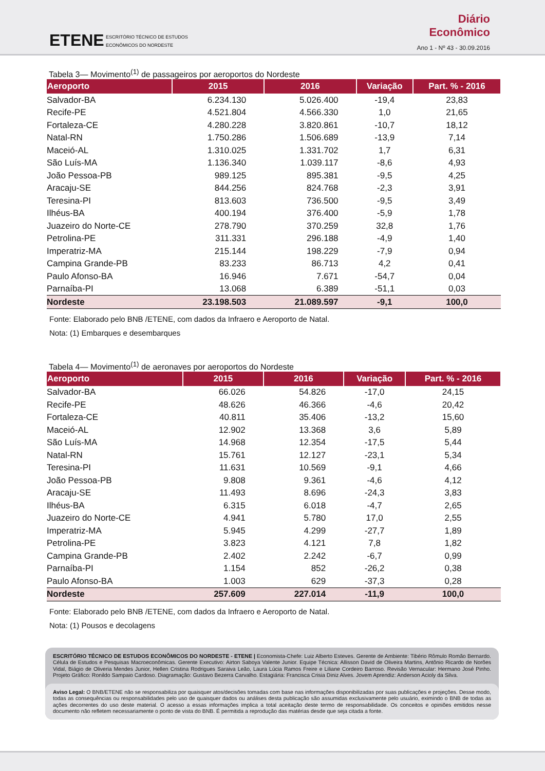ETENE
ESCRITÓRIO TÉCNICO DE ESTUDOS
ECONÔMICOS DO NORDESTE
Diário
Econômico
Ano 1 - Nº 43 - 30.09.2016
Tabela 3— Movimento<sup>(1)</sup> de passageiros por aeroportos do Nordeste
| Aeroporto | 2015 | 2016 | Variação | Part. % - 2016 |
| --- | --- | --- | --- | --- |
| Salvador-BA | 6.234.130 | 5.026.400 | -19,4 | 23,83 |
| Recife-PE | 4.521.804 | 4.566.330 | 1,0 | 21,65 |
| Fortaleza-CE | 4.280.228 | 3.820.861 | -10,7 | 18,12 |
| Natal-RN | 1.750.286 | 1.506.689 | -13,9 | 7,14 |
| Maceió-AL | 1.310.025 | 1.331.702 | 1,7 | 6,31 |
| São Luís-MA | 1.136.340 | 1.039.117 | -8,6 | 4,93 |
| João Pessoa-PB | 989.125 | 895.381 | -9,5 | 4,25 |
| Aracaju-SE | 844.256 | 824.768 | -2,3 | 3,91 |
| Teresina-PI | 813.603 | 736.500 | -9,5 | 3,49 |
| Ilhéus-BA | 400.194 | 376.400 | -5,9 | 1,78 |
| Juazeiro do Norte-CE | 278.790 | 370.259 | 32,8 | 1,76 |
| Petrolina-PE | 311.331 | 296.188 | -4,9 | 1,40 |
| Imperatriz-MA | 215.144 | 198.229 | -7,9 | 0,94 |
| Campina Grande-PB | 83.233 | 86.713 | 4,2 | 0,41 |
| Paulo Afonso-BA | 16.946 | 7.671 | -54,7 | 0,04 |
| Parnaíba-PI | 13.068 | 6.389 | -51,1 | 0,03 |
| Nordeste | 23.198.503 | 21.089.597 | -9,1 | 100,0 |
Fonte: Elaborado pelo BNB /ETENE, com dados da Infraero e Aeroporto de Natal.
Nota: (1) Embarques e desembarques
Tabela 4— Movimento<sup>(1)</sup> de aeronaves por aeroportos do Nordeste
| Aeroporto | 2015 | 2016 | Variação | Part. % - 2016 |
| --- | --- | --- | --- | --- |
| Salvador-BA | 66.026 | 54.826 | -17,0 | 24,15 |
| Recife-PE | 48.626 | 46.366 | -4,6 | 20,42 |
| Fortaleza-CE | 40.811 | 35.406 | -13,2 | 15,60 |
| Maceió-AL | 12.902 | 13.368 | 3,6 | 5,89 |
| São Luís-MA | 14.968 | 12.354 | -17,5 | 5,44 |
| Natal-RN | 15.761 | 12.127 | -23,1 | 5,34 |
| Teresina-PI | 11.631 | 10.569 | -9,1 | 4,66 |
| João Pessoa-PB | 9.808 | 9.361 | -4,6 | 4,12 |
| Aracaju-SE | 11.493 | 8.696 | -24,3 | 3,83 |
| Ilhéus-BA | 6.315 | 6.018 | -4,7 | 2,65 |
| Juazeiro do Norte-CE | 4.941 | 5.780 | 17,0 | 2,55 |
| Imperatriz-MA | 5.945 | 4.299 | -27,7 | 1,89 |
| Petrolina-PE | 3.823 | 4.121 | 7,8 | 1,82 |
| Campina Grande-PB | 2.402 | 2.242 | -6,7 | 0,99 |
| Parnaíba-PI | 1.154 | 852 | -26,2 | 0,38 |
| Paulo Afonso-BA | 1.003 | 629 | -37,3 | 0,28 |
| Nordeste | 257.609 | 227.014 | -11,9 | 100,0 |
Fonte: Elaborado pelo BNB /ETENE, com dados da Infraero e Aeroporto de Natal.
Nota: (1) Pousos e decolagens
ESCRITÓRIO TÉCNICO DE ESTUDOS ECONÔMICOS DO NORDESTE - ETENE | Economista-Chefe: Luiz Alberto Esteves. Gerente de Ambiente: Tibério Rômulo Romão Bernardo. Célula de Estudos e Pesquisas Macroeconômicas. Gerente Executivo: Airton Saboya Valente Junior. Equipe Técnica: Allisson David de Oliveira Martins, Antônio Ricardo de Norões Vidal, Biágio de Oliveria Mendes Junior, Hellen Cristina Rodrigues Saraiva Leão, Laura Lúcia Ramos Freire e Liliane Cordeiro Barroso. Revisão Vernacular: Hermano José Pinho. Projeto Gráfico: Ronildo Sampaio Cardoso. Diagramação: Gustavo Bezerra Carvalho. Estagiária: Francisca Crisia Diniz Alves. Jovem Aprendiz: Anderson Acioly da Silva.
Aviso Legal: O BNB/ETENE não se responsabiliza por quaisquer atos/decisões tomadas com base nas informações disponibilizadas por suas publicações e projeções. Desse modo, todas as consequências ou responsabilidades pelo uso de quaisquer dados ou análises desta publicação são assumidas exclusivamente pelo usuário, eximindo o BNB de todas as ações decorrentes do uso deste material. O acesso a essas informações implica a total aceitação deste termo de responsabilidade. Os conceitos e opiniões emitidos nesse documento não refletem necessariamente o ponto de vista do BNB. É permitida a reprodução das matérias desde que seja citada a fonte.